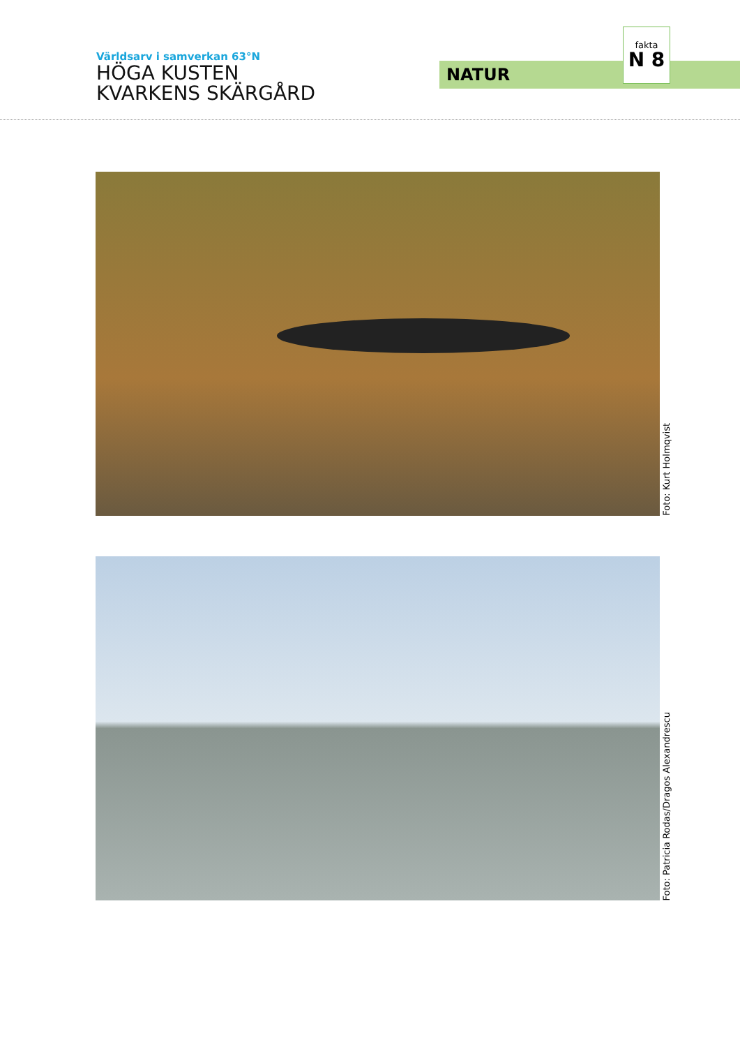Världsarv i samverkan 63°N
HÖGA KUSTEN
KVARKENS SKÄRGÅRD
NATUR
fakta
N 8
Foto: Kurt Holmqvist
Foto: Patricia Rodas/Dragos Alexandrescu